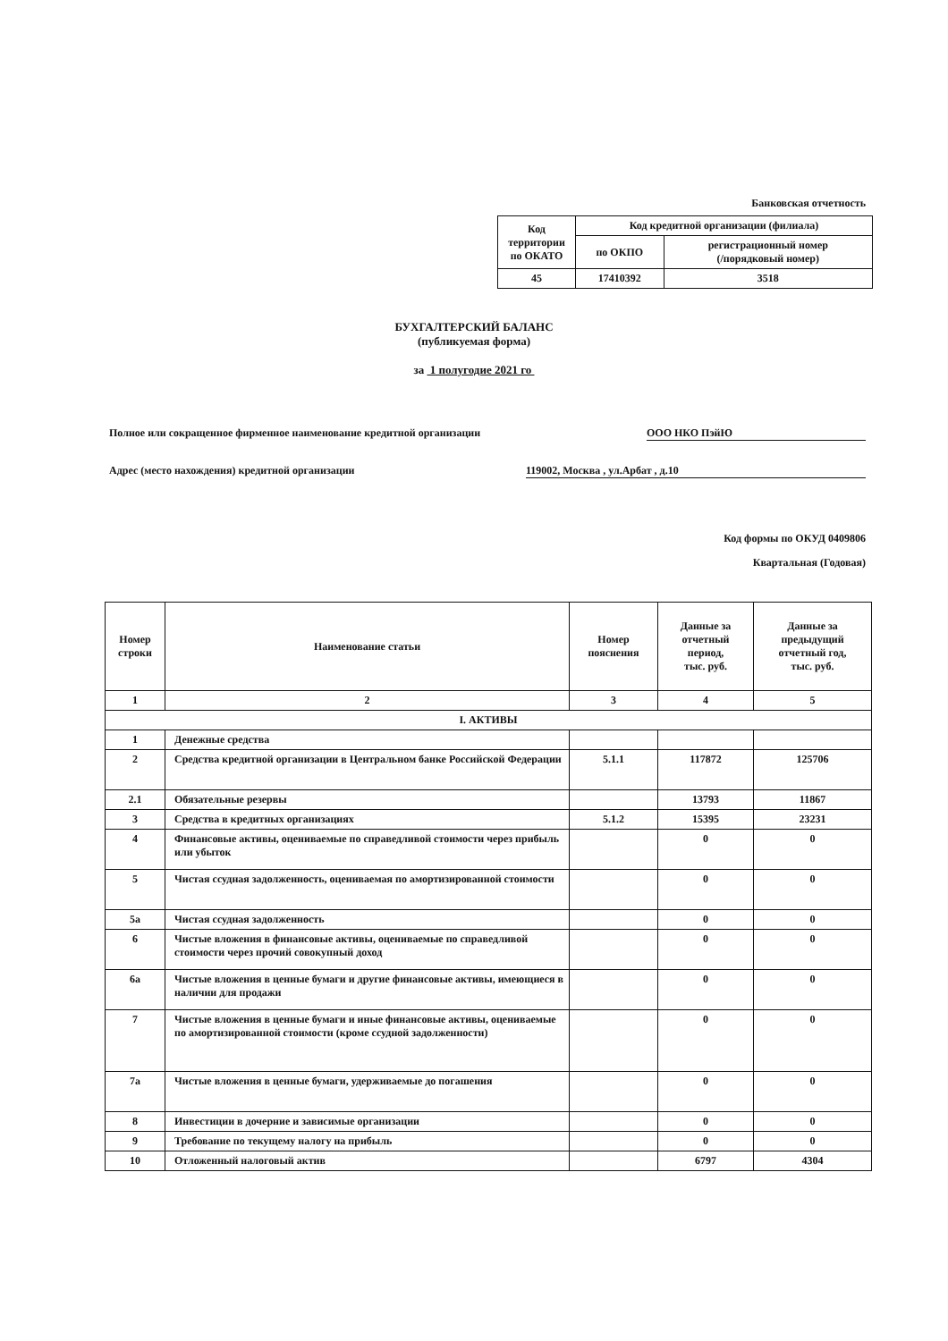Банковская отчетность
| Код территории по ОКАТО | Код кредитной организации (филиала) | |
| | по ОКПО | регистрационный номер (/порядковый номер) |
| 45 | 17410392 | 3518 |
БУХГАЛТЕРСКИЙ БАЛАНС
(публикуемая форма)
за 1 полугодие 2021 го
Полное или сокращенное фирменное наименование кредитной организации ООО НКО ПэйЮ
Адрес (место нахождения) кредитной организации 119002, Москва , ул.Арбат , д.10
Код формы по ОКУД 0409806
Квартальная (Годовая)
| Номер строки | Наименование статьи | Номер пояснения | Данные за отчетный период, тыс. руб. | Данные за предыдущий отчетный год, тыс. руб. |
| --- | --- | --- | --- | --- |
| 1 | 2 | 3 | 4 | 5 |
| I. АКТИВЫ | | | | |
| 1 | Денежные средства | | | |
| 2 | Средства кредитной организации в Центральном банке Российской Федерации | 5.1.1 | 117872 | 125706 |
| 2.1 | Обязательные резервы | | 13793 | 11867 |
| 3 | Средства в кредитных организациях | 5.1.2 | 15395 | 23231 |
| 4 | Финансовые активы, оцениваемые по справедливой стоимости через прибыль или убыток | | 0 | 0 |
| 5 | Чистая ссудная задолженность, оцениваемая по амортизированной стоимости | | 0 | 0 |
| 5а | Чистая ссудная задолженность | | 0 | 0 |
| 6 | Чистые вложения в финансовые активы, оцениваемые по справедливой стоимости через прочий совокупный доход | | 0 | 0 |
| 6а | Чистые вложения в ценные бумаги и другие финансовые активы, имеющиеся в наличии для продажи | | 0 | 0 |
| 7 | Чистые вложения в ценные бумаги и иные финансовые активы, оцениваемые по амортизированной стоимости (кроме ссудной задолженности) | | 0 | 0 |
| 7а | Чистые вложения в ценные бумаги, удерживаемые до погашения | | 0 | 0 |
| 8 | Инвестиции в дочерние и зависимые организации | | 0 | 0 |
| 9 | Требование по текущему налогу на прибыль | | 0 | 0 |
| 10 | Отложенный налоговый актив | | 6797 | 4304 |